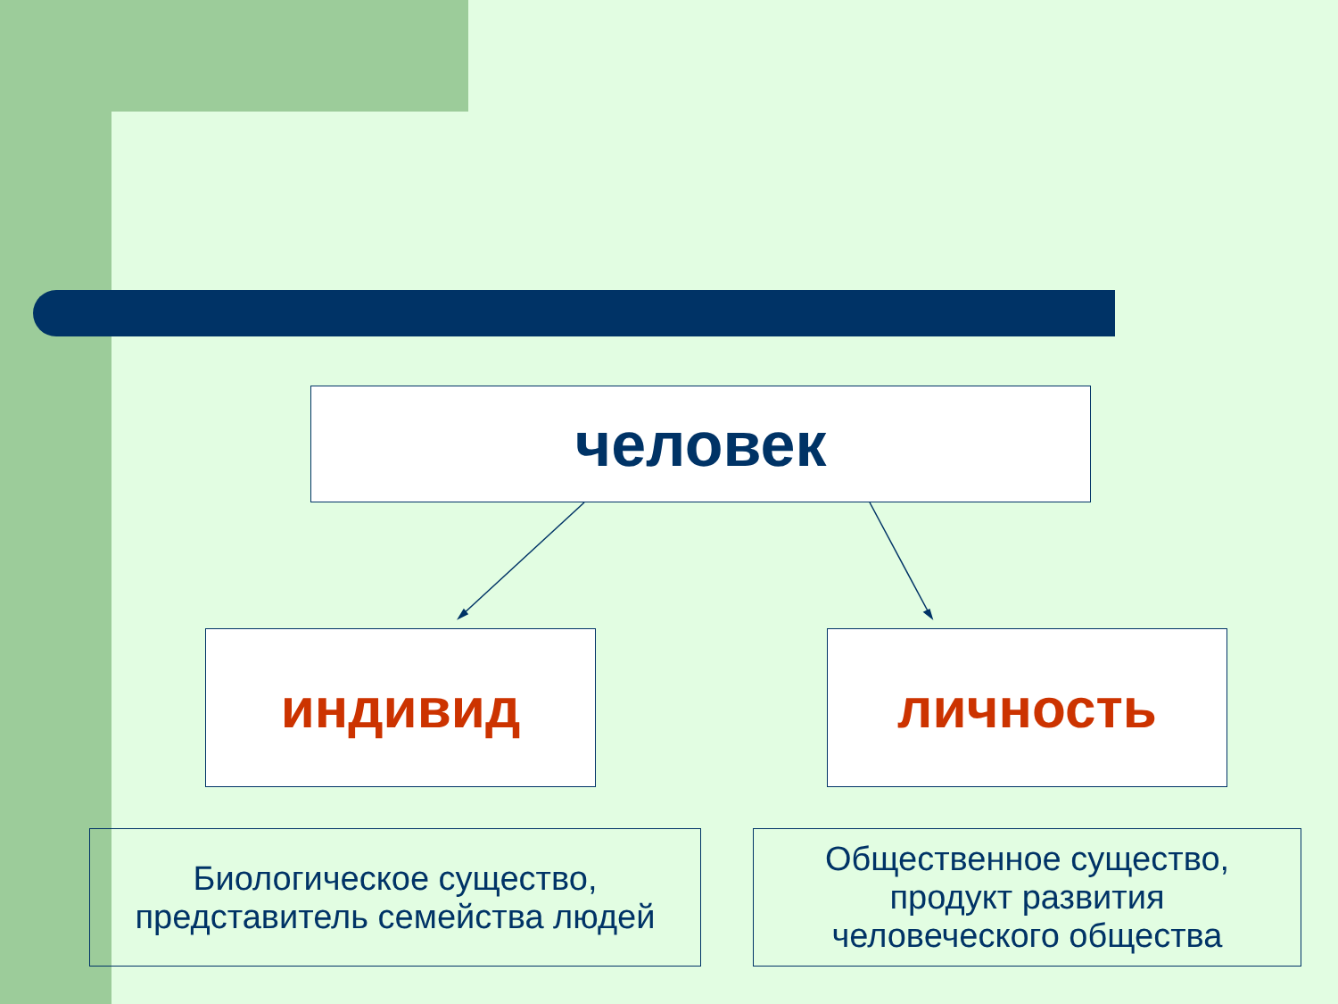человек
индивид личность
Биологическое существо,
представитель семейства людей
Общественное существо,
продукт развития
человеческого общества